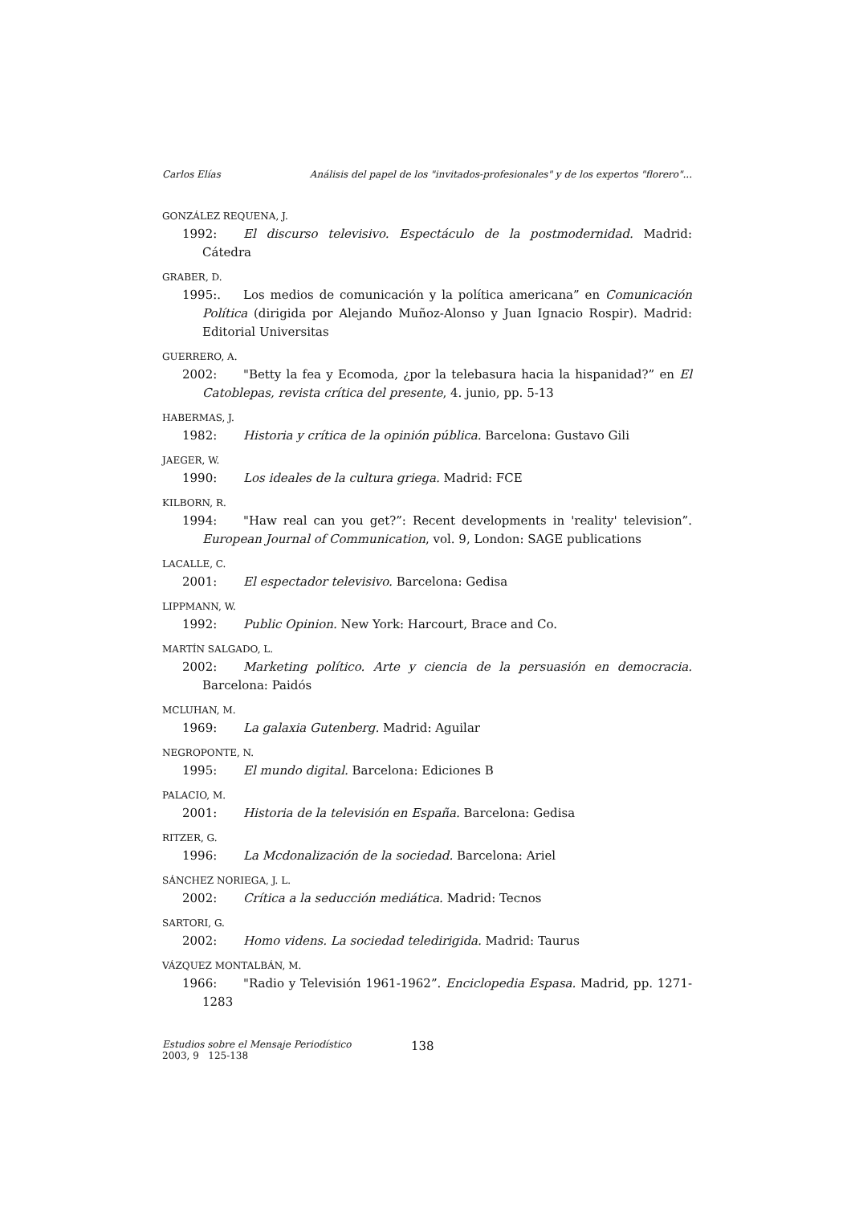Carlos Elías Análisis del papel de los "invitados-profesionales" y de los expertos "florero"...
GONZÁLEZ REQUENA, J.
1992: El discurso televisivo. Espectáculo de la postmodernidad. Madrid: Cátedra
GRABER, D.
1995:. Los medios de comunicación y la política americana” en Comunicación Política (dirigida por Alejando Muñoz-Alonso y Juan Ignacio Rospir). Madrid: Editorial Universitas
GUERRERO, A.
2002: "Betty la fea y Ecomoda, ¿por la telebasura hacia la hispanidad?” en El Catoblepas, revista crítica del presente, 4. junio, pp. 5-13
HABERMAS, J.
1982: Historia y crítica de la opinión pública. Barcelona: Gustavo Gili
JAEGER, W.
1990: Los ideales de la cultura griega. Madrid: FCE
KILBORN, R.
1994: "Haw real can you get?”: Recent developments in 'reality' television”. European Journal of Communication, vol. 9, London: SAGE publications
LACALLE, C.
2001: El espectador televisivo. Barcelona: Gedisa
LIPPMANN, W.
1992: Public Opinion. New York: Harcourt, Brace and Co.
MARTÍN SALGADO, L.
2002: Marketing político. Arte y ciencia de la persuasión en democracia. Barcelona: Paidós
MCLUHAN, M.
1969: La galaxia Gutenberg. Madrid: Aguilar
NEGROPONTE, N.
1995: El mundo digital. Barcelona: Ediciones B
PALACIO, M.
2001: Historia de la televisión en España. Barcelona: Gedisa
RITZER, G.
1996: La Mcdonalización de la sociedad. Barcelona: Ariel
SÁNCHEZ NORIEGA, J. L.
2002: Crítica a la seducción mediática. Madrid: Tecnos
SARTORI, G.
2002: Homo videns. La sociedad teledirigida. Madrid: Taurus
VÁZQUEZ MONTALBÁN, M.
1966: "Radio y Televisión 1961-1962”. Enciclopedia Espasa. Madrid, pp. 1271-1283
Estudios sobre el Mensaje Periodístico
2003, 9 125-138
138